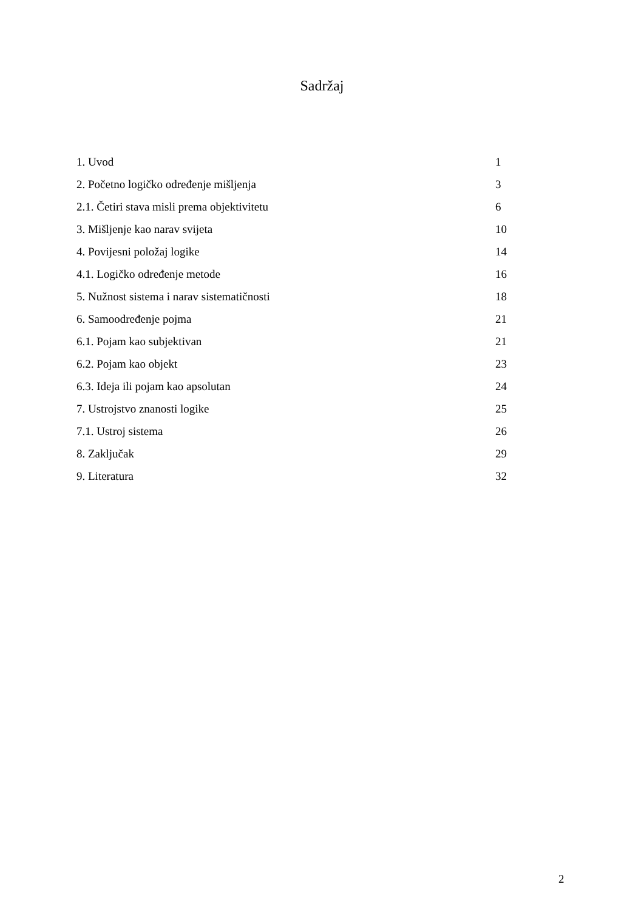Sadržaj
1. Uvod 1
2. Početno logičko određenje mišljenja 3
2.1. Četiri stava misli prema objektivitetu 6
3. Mišljenje kao narav svijeta 10
4. Povijesni položaj logike 14
4.1. Logičko određenje metode 16
5. Nužnost sistema i narav sistematičnosti 18
6. Samoodređenje pojma 21
6.1. Pojam kao subjektivan 21
6.2. Pojam kao objekt 23
6.3. Ideja ili pojam kao apsolutan 24
7. Ustrojstvo znanosti logike 25
7.1. Ustroj sistema 26
8. Zaključak 29
9. Literatura 32
2